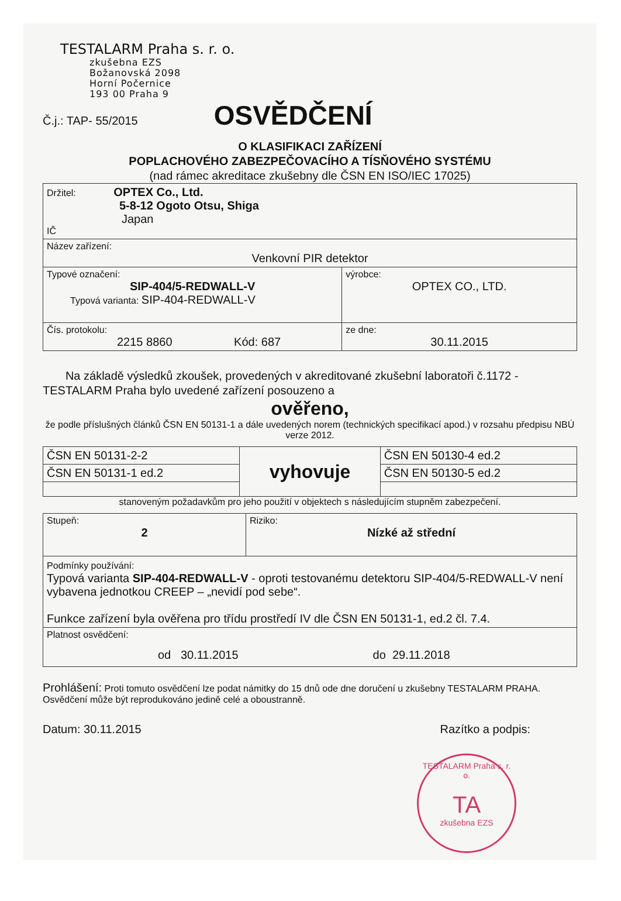TESTALARM Praha s. r. o.
zkušebna EZS
Božanovská 2098
Horní Počernice
193 00 Praha 9
Č.j.: TAP- 55/2015 OSVĚDČENÍ
O KLASIFIKACI ZAŘÍZENÍ
POPLACHOVÉHO ZABEZPEČOVACÍHO A TÍSŇOVÉHO SYSTÉMU
(nad rámec akreditace zkušebny dle ČSN EN ISO/IEC 17025)
| Držitel: OPTEX Co., Ltd. 5-8-12 Ogoto Otsu, Shiga Japan IČ | |
| Název zařízení: Venkovní PIR detektor | |
| Typové označení: SIP-404/5-REDWALL-V Typová varianta: SIP-404-REDWALL-V | výrobce: OPTEX CO., LTD. |
| Čís. protokolu: 2215 8860 Kód: 687 | ze dne: 30.11.2015 |
Na základě výsledků zkoušek, provedených v akreditované zkušební laboratoři č.1172 -TESTALARM Praha bylo uvedené zařízení posouzeno a
ověřeno,
že podle příslušných článků ČSN EN 50131-1 a dále uvedených norem (technických specifikací apod.) v rozsahu předpisu NBÚ verze 2012.
| ČSN EN 50131-2-2 | vyhovuje | ČSN EN 50130-4 ed.2 |
| ČSN EN 50131-1 ed.2 | | ČSN EN 50130-5 ed.2 |
stanoveným požadavkům pro jeho použití v objektech s následujícím stupněm zabezpečení.
| Stupeň: 2 | Riziko: Nízké až střední |
| Podmínky používání: Typová varianta SIP-404-REDWALL-V - oproti testovanému detektoru SIP-404/5-REDWALL-V není vybavena jednotkou CREEP – „nevidí pod sebe“. Funkce zařízení byla ověřena pro třídu prostředí IV dle ČSN EN 50131-1, ed.2 čl. 7.4. | |
| Platnost osvědčení: od 30.11.2015 do 29.11.2018 | |
Prohlášení: Proti tomuto osvědčení lze podat námitky do 15 dnů ode dne doručení u zkušebny TESTALARM PRAHA. Osvědčení může být reprodukováno jedině celé a oboustranně.
Datum: 30.11.2015 Razítko a podpis:
TESTALARM Praha s. r. o.
TA
zkušebna EZS